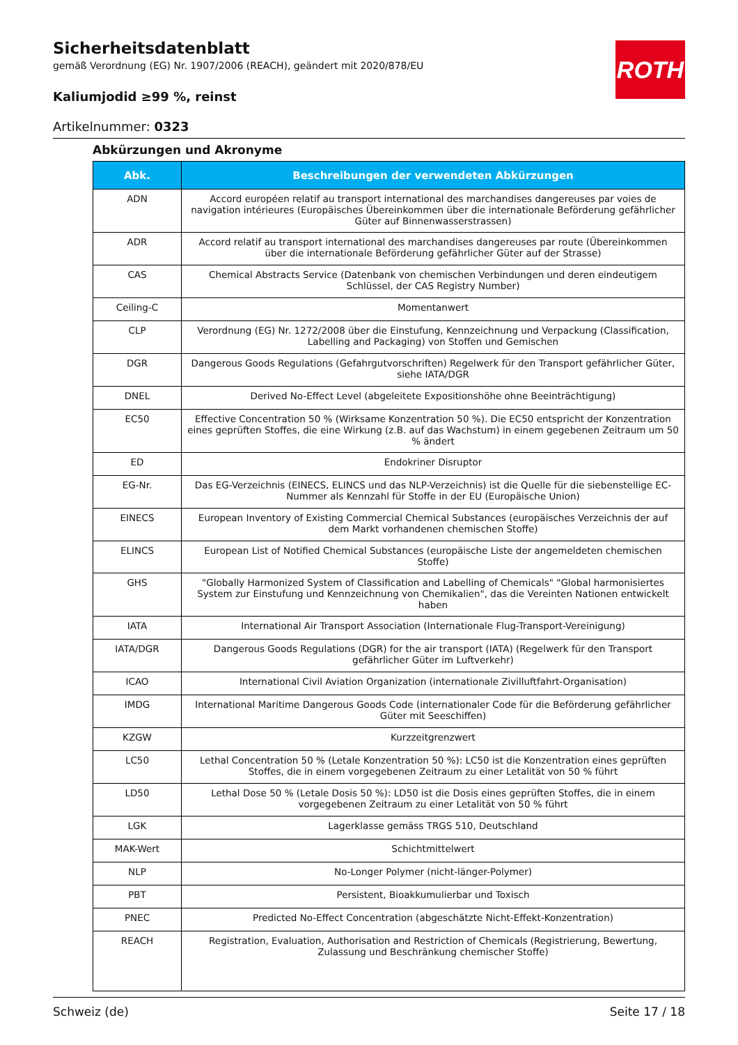ROTH
Sicherheitsdatenblatt
gemäß Verordnung (EG) Nr. 1907/2006 (REACH), geändert mit 2020/878/EU
Kaliumjodid ≥99 %, reinst
Artikelnummer: 0323
Abkürzungen und Akronyme
| Abk. | Beschreibungen der verwendeten Abkürzungen |
| --- | --- |
| ADN | Accord européen relatif au transport international des marchandises dangereuses par voies de navigation intérieures (Europäisches Übereinkommen über die internationale Beförderung gefährlicher Güter auf Binnenwasserstrassen) |
| ADR | Accord relatif au transport international des marchandises dangereuses par route (Übereinkommen über die internationale Beförderung gefährlicher Güter auf der Strasse) |
| CAS | Chemical Abstracts Service (Datenbank von chemischen Verbindungen und deren eindeutigem Schlüssel, der CAS Registry Number) |
| Ceiling-C | Momentanwert |
| CLP | Verordnung (EG) Nr. 1272/2008 über die Einstufung, Kennzeichnung und Verpackung (Classification, Labelling and Packaging) von Stoffen und Gemischen |
| DGR | Dangerous Goods Regulations (Gefahrgutvorschriften) Regelwerk für den Transport gefährlicher Güter, siehe IATA/DGR |
| DNEL | Derived No-Effect Level (abgeleitete Expositionshöhe ohne Beeinträchtigung) |
| EC50 | Effective Concentration 50 % (Wirksame Konzentration 50 %). Die EC50 entspricht der Konzentration eines geprüften Stoffes, die eine Wirkung (z.B. auf das Wachstum) in einem gegebenen Zeitraum um 50 % ändert |
| ED | Endokriner Disruptor |
| EG-Nr. | Das EG-Verzeichnis (EINECS, ELINCS und das NLP-Verzeichnis) ist die Quelle für die siebenstellige EC-Nummer als Kennzahl für Stoffe in der EU (Europäische Union) |
| EINECS | European Inventory of Existing Commercial Chemical Substances (europäisches Verzeichnis der auf dem Markt vorhandenen chemischen Stoffe) |
| ELINCS | European List of Notified Chemical Substances (europäische Liste der angemeldeten chemischen Stoffe) |
| GHS | "Globally Harmonized System of Classification and Labelling of Chemicals" "Global harmonisiertes System zur Einstufung und Kennzeichnung von Chemikalien", das die Vereinten Nationen entwickelt haben |
| IATA | International Air Transport Association (Internationale Flug-Transport-Vereinigung) |
| IATA/DGR | Dangerous Goods Regulations (DGR) for the air transport (IATA) (Regelwerk für den Transport gefährlicher Güter im Luftverkehr) |
| ICAO | International Civil Aviation Organization (internationale Zivilluftfahrt-Organisation) |
| IMDG | International Maritime Dangerous Goods Code (internationaler Code für die Beförderung gefährlicher Güter mit Seeschiffen) |
| KZGW | Kurzzeitgrenzwert |
| LC50 | Lethal Concentration 50 % (Letale Konzentration 50 %): LC50 ist die Konzentration eines geprüften Stoffes, die in einem vorgegebenen Zeitraum zu einer Letalität von 50 % führt |
| LD50 | Lethal Dose 50 % (Letale Dosis 50 %): LD50 ist die Dosis eines geprüften Stoffes, die in einem vorgegebenen Zeitraum zu einer Letalität von 50 % führt |
| LGK | Lagerklasse gemäss TRGS 510, Deutschland |
| MAK-Wert | Schichtmittelwert |
| NLP | No-Longer Polymer (nicht-länger-Polymer) |
| PBT | Persistent, Bioakkumulierbar und Toxisch |
| PNEC | Predicted No-Effect Concentration (abgeschätzte Nicht-Effekt-Konzentration) |
| REACH | Registration, Evaluation, Authorisation and Restriction of Chemicals (Registrierung, Bewertung, Zulassung und Beschränkung chemischer Stoffe) |
Schweiz (de) Seite 17 / 18